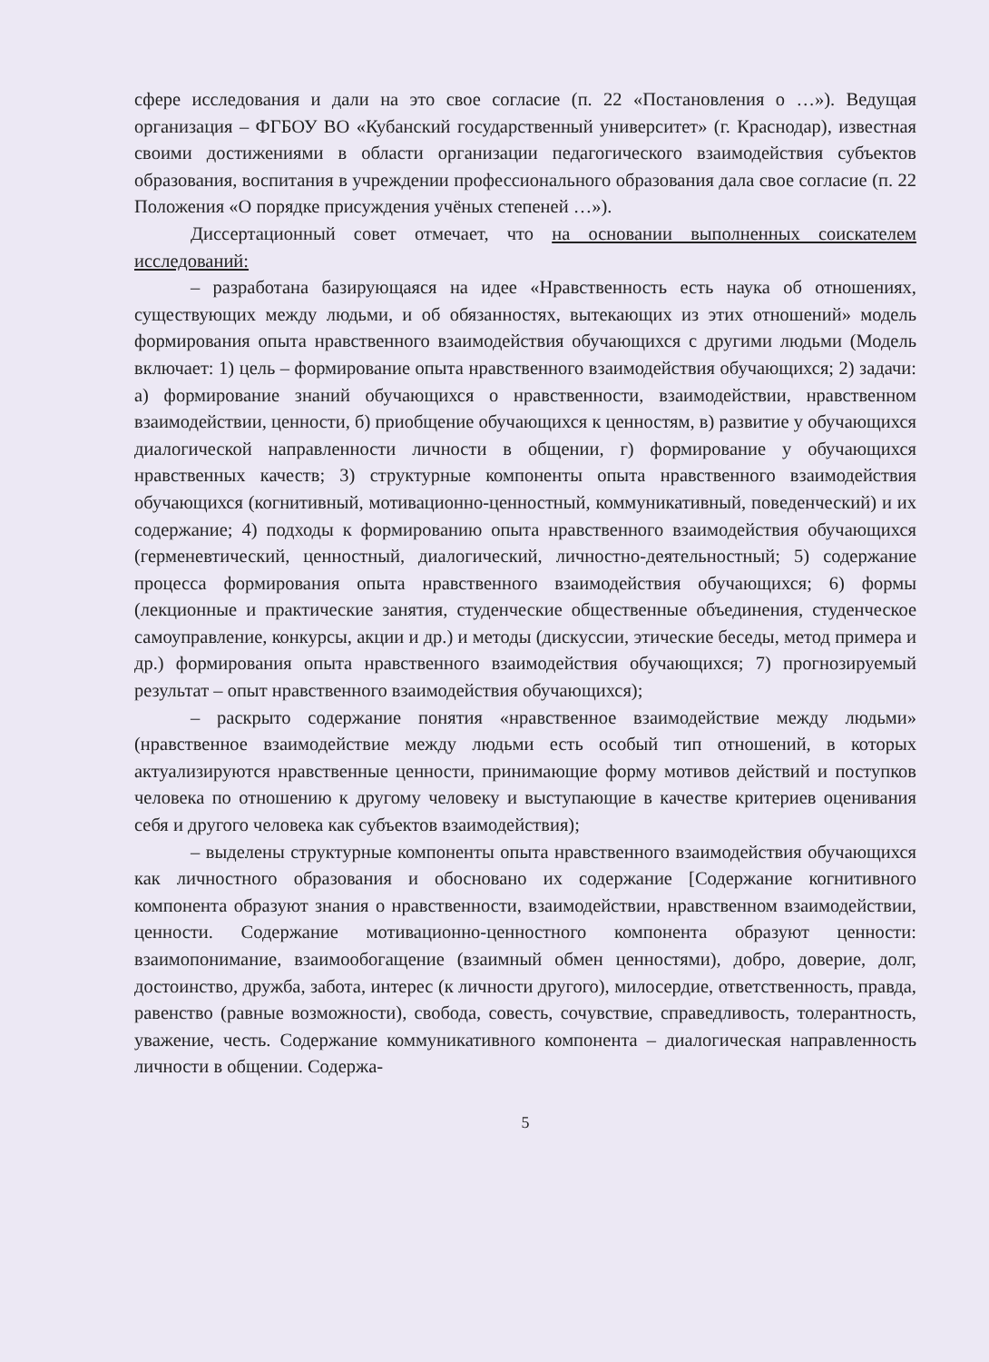сфере исследования и дали на это свое согласие (п. 22 «Постановления о …»). Ведущая организация – ФГБОУ ВО «Кубанский государственный университет» (г. Краснодар), известная своими достижениями в области организации педагогического взаимодействия субъектов образования, воспитания в учреждении профессионального образования дала свое согласие (п. 22 Положения «О порядке присуждения учёных степеней …»).
Диссертационный совет отмечает, что на основании выполненных соискателем исследований:
– разработана базирующаяся на идее «Нравственность есть наука об отношениях, существующих между людьми, и об обязанностях, вытекающих из этих отношений» модель формирования опыта нравственного взаимодействия обучающихся с другими людьми (Модель включает: 1) цель – формирование опыта нравственного взаимодействия обучающихся; 2) задачи: а) формирование знаний обучающихся о нравственности, взаимодействии, нравственном взаимодействии, ценности, б) приобщение обучающихся к ценностям, в) развитие у обучающихся диалогической направленности личности в общении, г) формирование у обучающихся нравственных качеств; 3) структурные компоненты опыта нравственного взаимодействия обучающихся (когнитивный, мотивационно-ценностный, коммуникативный, поведенческий) и их содержание; 4) подходы к формированию опыта нравственного взаимодействия обучающихся (герменевтический, ценностный, диалогический, личностно-деятельностный; 5) содержание процесса формирования опыта нравственного взаимодействия обучающихся; 6) формы (лекционные и практические занятия, студенческие общественные объединения, студенческое самоуправление, конкурсы, акции и др.) и методы (дискуссии, этические беседы, метод примера и др.) формирования опыта нравственного взаимодействия обучающихся; 7) прогнозируемый результат – опыт нравственного взаимодействия обучающихся);
– раскрыто содержание понятия «нравственное взаимодействие между людьми» (нравственное взаимодействие между людьми есть особый тип отношений, в которых актуализируются нравственные ценности, принимающие форму мотивов действий и поступков человека по отношению к другому человеку и выступающие в качестве критериев оценивания себя и другого человека как субъектов взаимодействия);
– выделены структурные компоненты опыта нравственного взаимодействия обучающихся как личностного образования и обосновано их содержание [Содержание когнитивного компонента образуют знания о нравственности, взаимодействии, нравственном взаимодействии, ценности. Содержание мотивационно-ценностного компонента образуют ценности: взаимопонимание, взаимообогащение (взаимный обмен ценностями), добро, доверие, долг, достоинство, дружба, забота, интерес (к личности другого), милосердие, ответственность, правда, равенство (равные возможности), свобода, совесть, сочувствие, справедливость, толерантность, уважение, честь. Содержание коммуникативного компонента – диалогическая направленность личности в общении. Содержа-
5